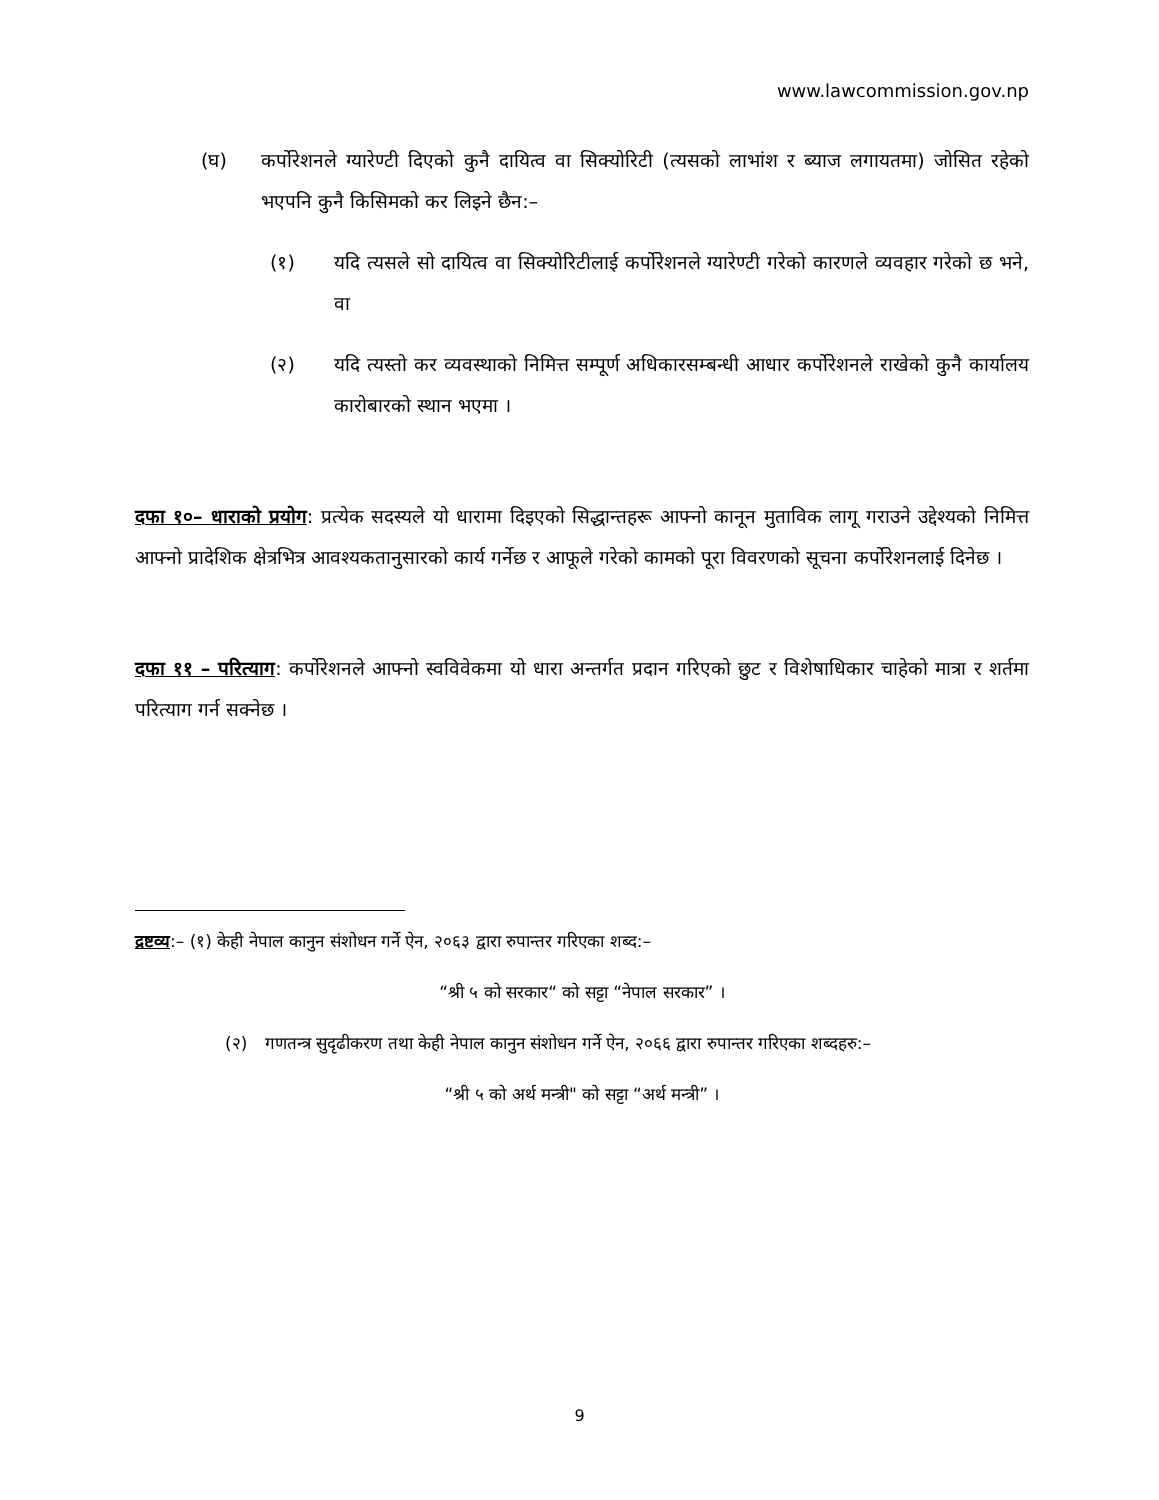www.lawcommission.gov.np
(घ) कर्पोरेशनले ग्यारेण्टी दिएको कुनै दायित्व वा सिक्योरिटी (त्यसको लाभांश र ब्याज लगायतमा) जोसित रहेको भएपनि कुनै किसिमको कर लिइने छैन:–
(१) यदि त्यसले सो दायित्व वा सिक्योरिटीलाई कर्पोरेशनले ग्यारेण्टी गरेको कारणले व्यवहार गरेको छ भने, वा
(२) यदि त्यस्तो कर व्यवस्थाको निमित्त सम्पूर्ण अधिकारसम्बन्धी आधार कर्पोरेशनले राखेको कुनै कार्यालय कारोबारको स्थान भएमा ।
दफा १०– धाराको प्रयोग: प्रत्येक सदस्यले यो धारामा दिइएको सिद्धान्तहरू आफ्नो कानून मुताविक लागू गराउने उद्देश्यको निमित्त आफ्नो प्रादेशिक क्षेत्रभित्र आवश्यकतानुसारको कार्य गर्नेछ र आफूले गरेको कामको पूरा विवरणको सूचना कर्पोरेशनलाई दिनेछ ।
दफा ११ – परित्याग: कर्पोरेशनले आफ्नो स्वविवेकमा यो धारा अन्तर्गत प्रदान गरिएको छुट र विशेषाधिकार चाहेको मात्रा र शर्तमा परित्याग गर्न सक्नेछ ।
द्रष्टव्य:– (१) केही नेपाल कानुन संशोधन गर्ने ऐन, २०६३ द्वारा रुपान्तर गरिएका शब्द:–
“श्री ५ को सरकार“ को सट्टा “नेपाल सरकार” ।
(२) गणतन्त्र सुदृढीकरण तथा केही नेपाल कानुन संशोधन गर्ने ऐन, २०६६ द्वारा रुपान्तर गरिएका शब्दहरु:–
“श्री ५ को अर्थ मन्त्री" को सट्टा “अर्थ मन्त्री” ।
9